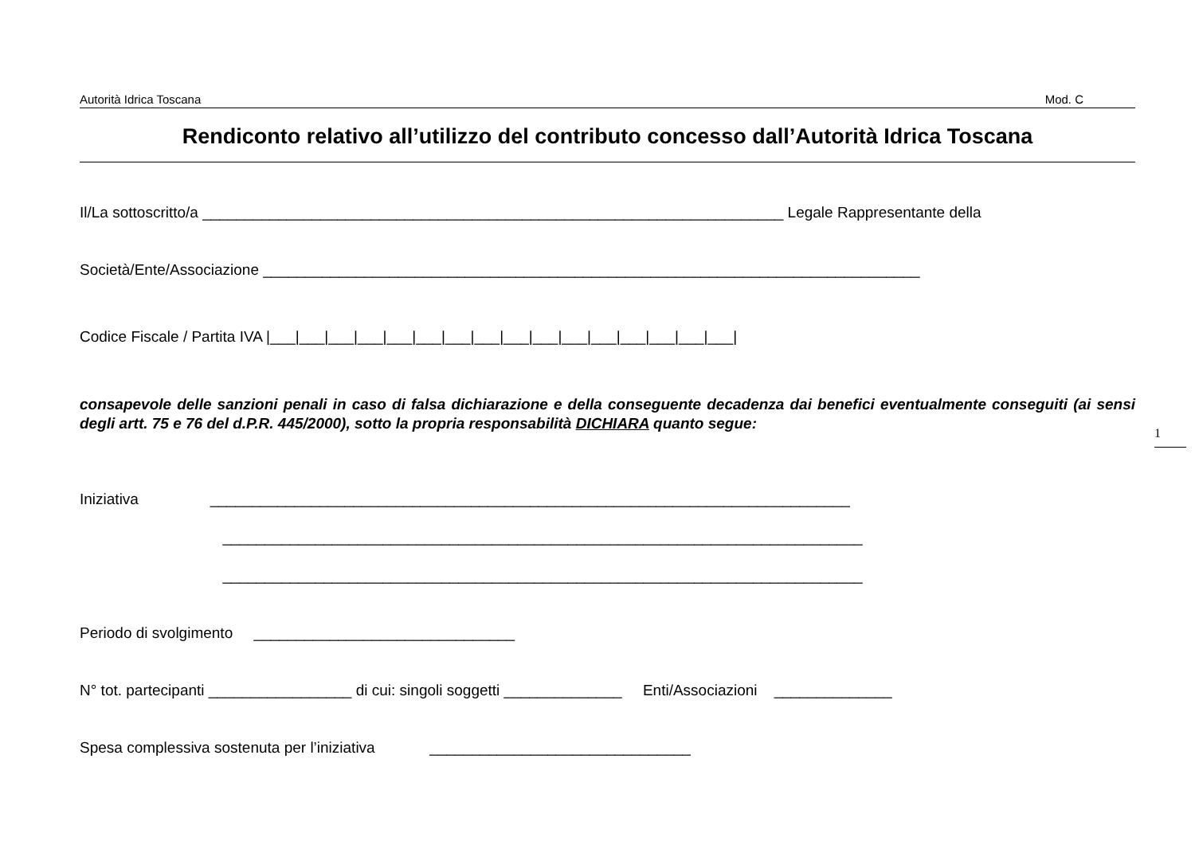Autorità Idrica Toscana Mod. C
Rendiconto relativo all’utilizzo del contributo concesso dall’Autorità Idrica Toscana
Il/La sottoscritto/a _____________________________________________________________________ Legale Rappresentante della
Società/Ente/Associazione ______________________________________________________________________________
Codice Fiscale / Partita IVA |___|___|___|___|___|___|___|___|___|___|___|___|___|___|___|___|
consapevole delle sanzioni penali in caso di falsa dichiarazione e della conseguente decadenza dai benefici eventualmente conseguiti (ai sensi degli artt. 75 e 76 del d.P.R. 445/2000), sotto la propria responsabilità DICHIARA quanto segue:
Iniziativa ____________________________________________________________________________
____________________________________________________________________________
____________________________________________________________________________
Periodo di svolgimento _______________________________
N° tot. partecipanti _________________ di cui: singoli soggetti ______________ Enti/Associazioni ______________
Spesa complessiva sostenuta per l’iniziativa _______________________________
1